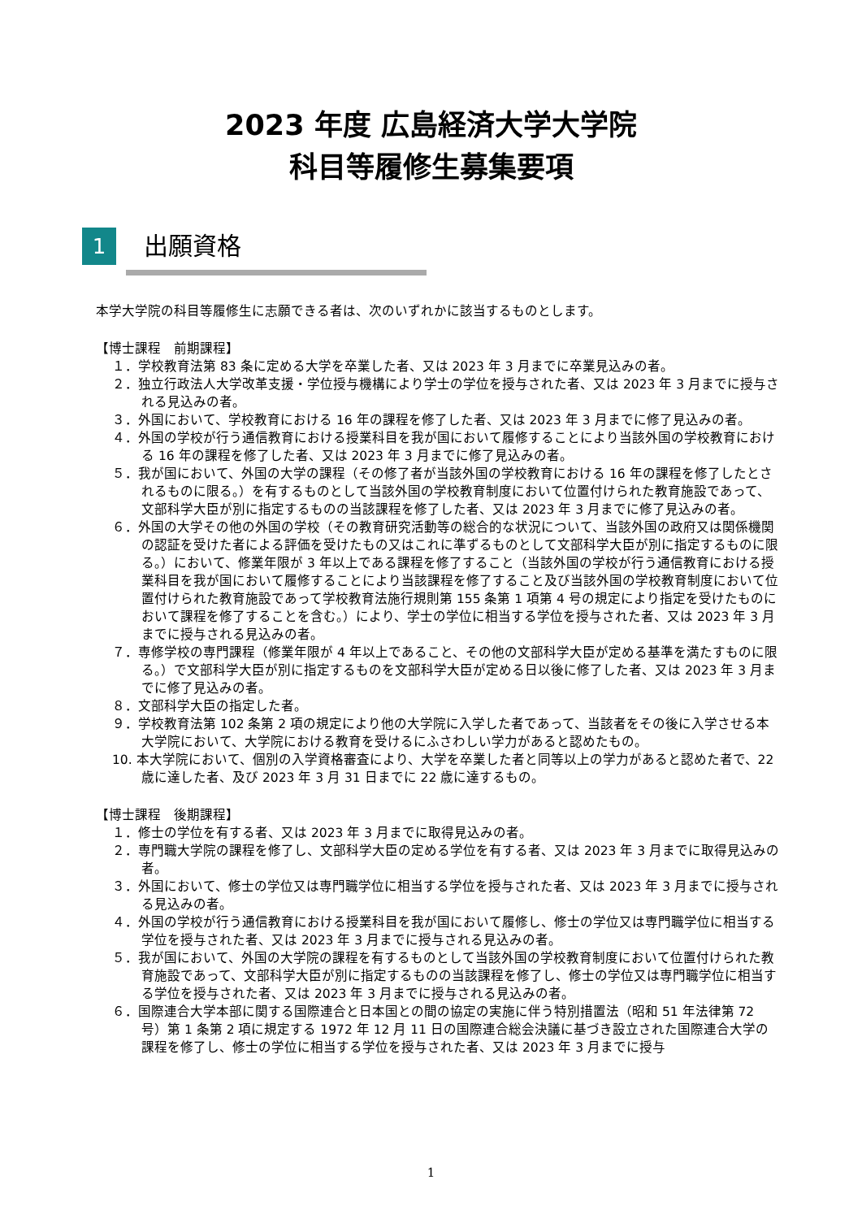2023 年度 広島経済大学大学院
科目等履修生募集要項
1 出願資格
本学大学院の科目等履修生に志願できる者は、次のいずれかに該当するものとします。
【博士課程　前期課程】
１．学校教育法第 83 条に定める大学を卒業した者、又は 2023 年 3 月までに卒業見込みの者。
２．独立行政法人大学改革支援・学位授与機構により学士の学位を授与された者、又は 2023 年 3 月までに授与される見込みの者。
３．外国において、学校教育における 16 年の課程を修了した者、又は 2023 年 3 月までに修了見込みの者。
４．外国の学校が行う通信教育における授業科目を我が国において履修することにより当該外国の学校教育における 16 年の課程を修了した者、又は 2023 年 3 月までに修了見込みの者。
５．我が国において、外国の大学の課程（その修了者が当該外国の学校教育における 16 年の課程を修了したとされるものに限る。）を有するものとして当該外国の学校教育制度において位置付けられた教育施設であって、文部科学大臣が別に指定するものの当該課程を修了した者、又は 2023 年 3 月までに修了見込みの者。
６．外国の大学その他の外国の学校（その教育研究活動等の総合的な状況について、当該外国の政府又は関係機関の認証を受けた者による評価を受けたもの又はこれに準ずるものとして文部科学大臣が別に指定するものに限る。）において、修業年限が 3 年以上である課程を修了すること（当該外国の学校が行う通信教育における授業科目を我が国において履修することにより当該課程を修了すること及び当該外国の学校教育制度において位置付けられた教育施設であって学校教育法施行規則第 155 条第 1 項第 4 号の規定により指定を受けたものにおいて課程を修了することを含む。）により、学士の学位に相当する学位を授与された者、又は 2023 年 3 月までに授与される見込みの者。
７．専修学校の専門課程（修業年限が 4 年以上であること、その他の文部科学大臣が定める基準を満たすものに限る。）で文部科学大臣が別に指定するものを文部科学大臣が定める日以後に修了した者、又は 2023 年 3 月までに修了見込みの者。
８．文部科学大臣の指定した者。
９．学校教育法第 102 条第 2 項の規定により他の大学院に入学した者であって、当該者をその後に入学させる本大学院において、大学院における教育を受けるにふさわしい学力があると認めたもの。
10. 本大学院において、個別の入学資格審査により、大学を卒業した者と同等以上の学力があると認めた者で、22 歳に達した者、及び 2023 年 3 月 31 日までに 22 歳に達するもの。
【博士課程　後期課程】
１．修士の学位を有する者、又は 2023 年 3 月までに取得見込みの者。
２．専門職大学院の課程を修了し、文部科学大臣の定める学位を有する者、又は 2023 年 3 月までに取得見込みの者。
３．外国において、修士の学位又は専門職学位に相当する学位を授与された者、又は 2023 年 3 月までに授与される見込みの者。
４．外国の学校が行う通信教育における授業科目を我が国において履修し、修士の学位又は専門職学位に相当する学位を授与された者、又は 2023 年 3 月までに授与される見込みの者。
５．我が国において、外国の大学院の課程を有するものとして当該外国の学校教育制度において位置付けられた教育施設であって、文部科学大臣が別に指定するものの当該課程を修了し、修士の学位又は専門職学位に相当する学位を授与された者、又は 2023 年 3 月までに授与される見込みの者。
６．国際連合大学本部に関する国際連合と日本国との間の協定の実施に伴う特別措置法（昭和 51 年法律第 72 号）第 1 条第 2 項に規定する 1972 年 12 月 11 日の国際連合総会決議に基づき設立された国際連合大学の課程を修了し、修士の学位に相当する学位を授与された者、又は 2023 年 3 月までに授与
1